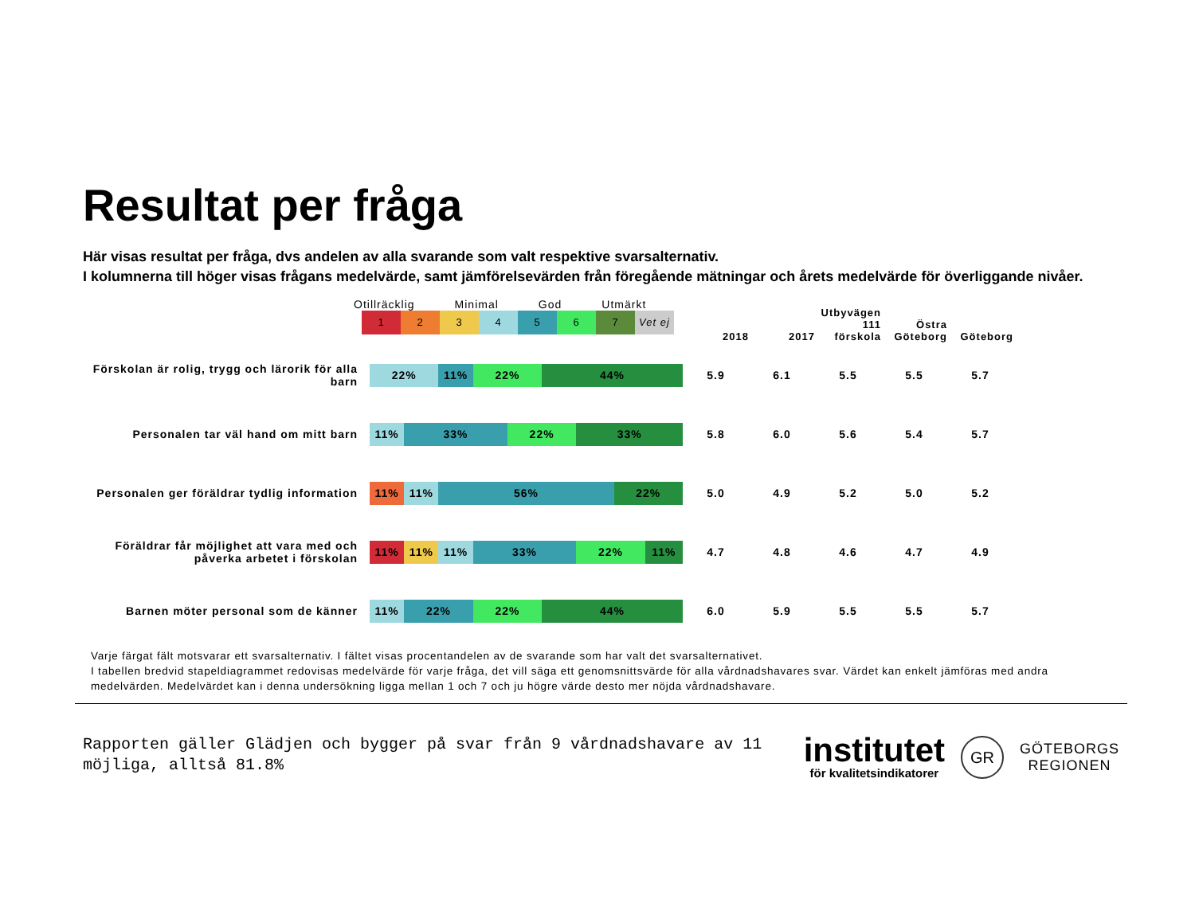Resultat per fråga
Här visas resultat per fråga, dvs andelen av alla svarande som valt respektive svarsalternativ.
I kolumnerna till höger visas frågans medelvärde, samt jämförelsevärden från föregående mätningar och årets medelvärde för överliggande nivåer.
| | Otillräcklig Minimal God Utmärkt 1 2 3 4 5 6 7 Vet ej | 2018 | 2017 | Utbyvägen 111 förskola | Östra Göteborg | Göteborg |
| Förskolan är rolig, trygg och lärorik för alla barn | 22% 11% 22% 44% | 5.9 | 6.1 | 5.5 | 5.5 | 5.7 |
| Personalen tar väl hand om mitt barn | 11% 33% 22% 33% | 5.8 | 6.0 | 5.6 | 5.4 | 5.7 |
| Personalen ger föräldrar tydlig information | 11% 11% 56% 22% | 5.0 | 4.9 | 5.2 | 5.0 | 5.2 |
| Föräldrar får möjlighet att vara med och påverka arbetet i förskolan | 11% 11% 11% 33% 22% 11% | 4.7 | 4.8 | 4.6 | 4.7 | 4.9 |
| Barnen möter personal som de känner | 11% 22% 22% 44% | 6.0 | 5.9 | 5.5 | 5.5 | 5.7 |
Varje färgat fält motsvarar ett svarsalternativ. I fältet visas procentandelen av de svarande som har valt det svarsalternativet.
I tabellen bredvid stapeldiagrammet redovisas medelvärde för varje fråga, det vill säga ett genomsnittsvärde för alla vårdnadshavares svar. Värdet kan enkelt jämföras med andra medelvärden. Medelvärdet kan i denna undersökning ligga mellan 1 och 7 och ju högre värde desto mer nöjda vårdnadshavare.
Rapporten gäller Glädjen och bygger på svar från 9 vårdnadshavare av 11
möjliga, alltså 81.8%
institutet
för kvalitetsindikatorer
GR
GÖTEBORGS
REGIONEN